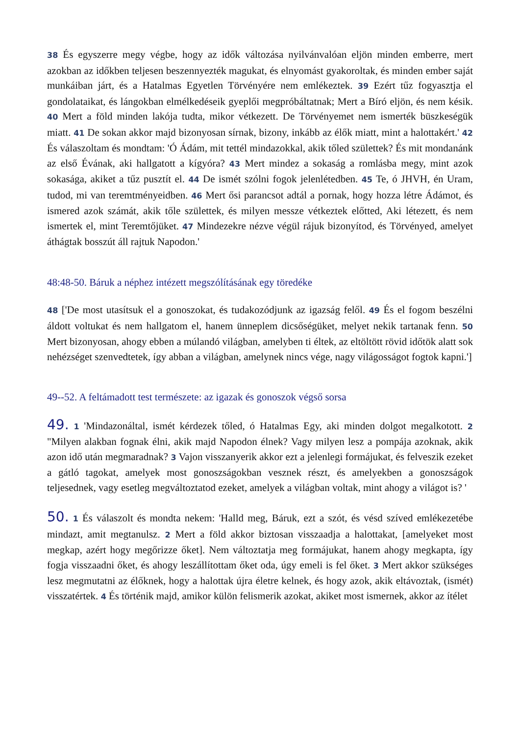38 És egyszerre megy végbe, hogy az idők változása nyilvánvalóan eljön minden emberre, mert azokban az időkben teljesen beszennyezték magukat, és elnyomást gyakoroltak, és minden ember saját munkáiban járt, és a Hatalmas Egyetlen Törvényére nem emlékeztek. 39 Ezért tűz fogyasztja el gondolataikat, és lángokban elmélkedéseik gyeplői megpróbáltatnak; Mert a Bíró eljön, és nem késik. 40 Mert a föld minden lakója tudta, mikor vétkezett. De Törvényemet nem ismerték büszkeségük miatt. 41 De sokan akkor majd bizonyosan sírnak, bizony, inkább az élők miatt, mint a halottakért.' 42 És válaszoltam és mondtam: 'Ó Ádám, mit tettél mindazokkal, akik tőled születtek? És mit mondanánk az első Évának, aki hallgatott a kígyóra? 43 Mert mindez a sokaság a romlásba megy, mint azok sokasága, akiket a tűz pusztít el. 44 De ismét szólni fogok jelenlétedben. 45 Te, ó JHVH, én Uram, tudod, mi van teremtményeidben. 46 Mert ősi parancsot adtál a pornak, hogy hozza létre Ádámot, és ismered azok számát, akik tőle születtek, és milyen messze vétkeztek előtted, Aki létezett, és nem ismertek el, mint Teremtőjüket. 47 Mindezekre nézve végül rájuk bizonyítod, és Törvényed, amelyet áthágtak bosszút áll rajtuk Napodon.'
48:48-50. Báruk a néphez intézett megszólításának egy töredéke
48 ['De most utasítsuk el a gonoszokat, és tudakozódjunk az igazság felől. 49 És el fogom beszélni áldott voltukat és nem hallgatom el, hanem ünneplem dicsőségüket, melyet nekik tartanak fenn. 50 Mert bizonyosan, ahogy ebben a múlandó világban, amelyben ti éltek, az eltöltött rövid időtök alatt sok nehézséget szenvedtetek, így abban a világban, amelynek nincs vége, nagy világosságot fogtok kapni.']
49--52. A feltámadott test természete: az igazak és gonoszok végső sorsa
49. 1 'Mindazonáltal, ismét kérdezek tőled, ó Hatalmas Egy, aki minden dolgot megalkotott. 2 "Milyen alakban fognak élni, akik majd Napodon élnek? Vagy milyen lesz a pompája azoknak, akik azon idő után megmaradnak? 3 Vajon visszanyerik akkor ezt a jelenlegi formájukat, és felveszik ezeket a gátló tagokat, amelyek most gonoszságokban vesznek részt, és amelyekben a gonoszságok teljesednek, vagy esetleg megváltoztatod ezeket, amelyek a világban voltak, mint ahogy a világot is? '
50. 1 És válaszolt és mondta nekem: 'Halld meg, Báruk, ezt a szót, és vésd szíved emlékezetébe mindazt, amit megtanulsz. 2 Mert a föld akkor biztosan visszaadja a halottakat, [amelyeket most megkap, azért hogy megőrizze őket]. Nem változtatja meg formájukat, hanem ahogy megkapta, így fogja visszaadni őket, és ahogy leszállítottam őket oda, úgy emeli is fel őket. 3 Mert akkor szükséges lesz megmutatni az élőknek, hogy a halottak újra életre kelnek, és hogy azok, akik eltávoztak, (ismét) visszatértek. 4 És történik majd, amikor külön felismerik azokat, akiket most ismernek, akkor az ítélet